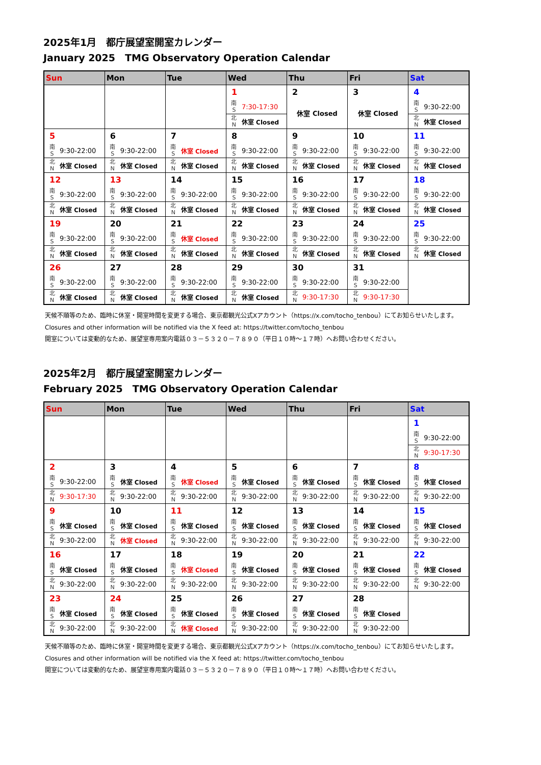2025年1月　都庁展望室開室カレンダー
January 2025　TMG Observatory Operation Calendar
| Sun | Mon | Tue | Wed | Thu | Fri | Sat |
| --- | --- | --- | --- | --- | --- | --- |
| | | | 1 南 S 7:30-17:30 北 N 休室 Closed | 2 休室 Closed | 3 休室 Closed | 4 南 S 9:30-22:00 北 N 休室 Closed |
| 5 南 S 9:30-22:00 北 N 休室 Closed | 6 南 S 9:30-22:00 北 N 休室 Closed | 7 南 S 休室 Closed 北 N 休室 Closed | 8 南 S 9:30-22:00 北 N 休室 Closed | 9 南 S 9:30-22:00 北 N 休室 Closed | 10 南 S 9:30-22:00 北 N 休室 Closed | 11 南 S 9:30-22:00 北 N 休室 Closed |
| 12 南 S 9:30-22:00 北 N 休室 Closed | 13 南 S 9:30-22:00 北 N 休室 Closed | 14 南 S 9:30-22:00 北 N 休室 Closed | 15 南 S 9:30-22:00 北 N 休室 Closed | 16 南 S 9:30-22:00 北 N 休室 Closed | 17 南 S 9:30-22:00 北 N 休室 Closed | 18 南 S 9:30-22:00 北 N 休室 Closed |
| 19 南 S 9:30-22:00 北 N 休室 Closed | 20 南 S 9:30-22:00 北 N 休室 Closed | 21 南 S 休室 Closed 北 N 休室 Closed | 22 南 S 9:30-22:00 北 N 休室 Closed | 23 南 S 9:30-22:00 北 N 休室 Closed | 24 南 S 9:30-22:00 北 N 休室 Closed | 25 南 S 9:30-22:00 北 N 休室 Closed |
| 26 南 S 9:30-22:00 北 N 休室 Closed | 27 南 S 9:30-22:00 北 N 休室 Closed | 28 南 S 9:30-22:00 北 N 休室 Closed | 29 南 S 9:30-22:00 北 N 休室 Closed | 30 南 S 9:30-22:00 北 N 9:30-17:30 | 31 南 S 9:30-22:00 北 N 9:30-17:30 | |
天候不順等のため、臨時に休室・開室時間を変更する場合、東京都観光公式Xアカウント（https://x.com/tocho_tenbou）にてお知らせいたします。
Closures and other information will be notified via the X feed at: https://twitter.com/tocho_tenbou
開室については変動的なため、展望室専用案内電話０３－５３２０－７８９０（平日１０時～１７時）へお問い合わせください。
2025年2月　都庁展望室開室カレンダー
February 2025　TMG Observatory Operation Calendar
| Sun | Mon | Tue | Wed | Thu | Fri | Sat |
| --- | --- | --- | --- | --- | --- | --- |
| | | | | | | 1 南 S 9:30-22:00 北 N 9:30-17:30 |
| 2 南 S 9:30-22:00 北 N 9:30-17:30 | 3 南 S 休室 Closed 北 N 9:30-22:00 | 4 南 S 休室 Closed 北 N 9:30-22:00 | 5 南 S 休室 Closed 北 N 9:30-22:00 | 6 南 S 休室 Closed 北 N 9:30-22:00 | 7 南 S 休室 Closed 北 N 9:30-22:00 | 8 南 S 休室 Closed 北 N 9:30-22:00 |
| 9 南 S 休室 Closed 北 N 9:30-22:00 | 10 南 S 休室 Closed 北 N 休室 Closed | 11 南 S 休室 Closed 北 N 9:30-22:00 | 12 南 S 休室 Closed 北 N 9:30-22:00 | 13 南 S 休室 Closed 北 N 9:30-22:00 | 14 南 S 休室 Closed 北 N 9:30-22:00 | 15 南 S 休室 Closed 北 N 9:30-22:00 |
| 16 南 S 休室 Closed 北 N 9:30-22:00 | 17 南 S 休室 Closed 北 N 9:30-22:00 | 18 南 S 休室 Closed 北 N 9:30-22:00 | 19 南 S 休室 Closed 北 N 9:30-22:00 | 20 南 S 休室 Closed 北 N 9:30-22:00 | 21 南 S 休室 Closed 北 N 9:30-22:00 | 22 南 S 休室 Closed 北 N 9:30-22:00 |
| 23 南 S 休室 Closed 北 N 9:30-22:00 | 24 南 S 休室 Closed 北 N 9:30-22:00 | 25 南 S 休室 Closed 北 N 休室 Closed | 26 南 S 休室 Closed 北 N 9:30-22:00 | 27 南 S 休室 Closed 北 N 9:30-22:00 | 28 南 S 休室 Closed 北 N 9:30-22:00 | |
天候不順等のため、臨時に休室・開室時間を変更する場合、東京都観光公式Xアカウント（https://x.com/tocho_tenbou）にてお知らせいたします。
Closures and other information will be notified via the X feed at: https://twitter.com/tocho_tenbou
開室については変動的なため、展望室専用案内電話０３－５３２０－７８９０（平日１０時～１７時）へお問い合わせください。